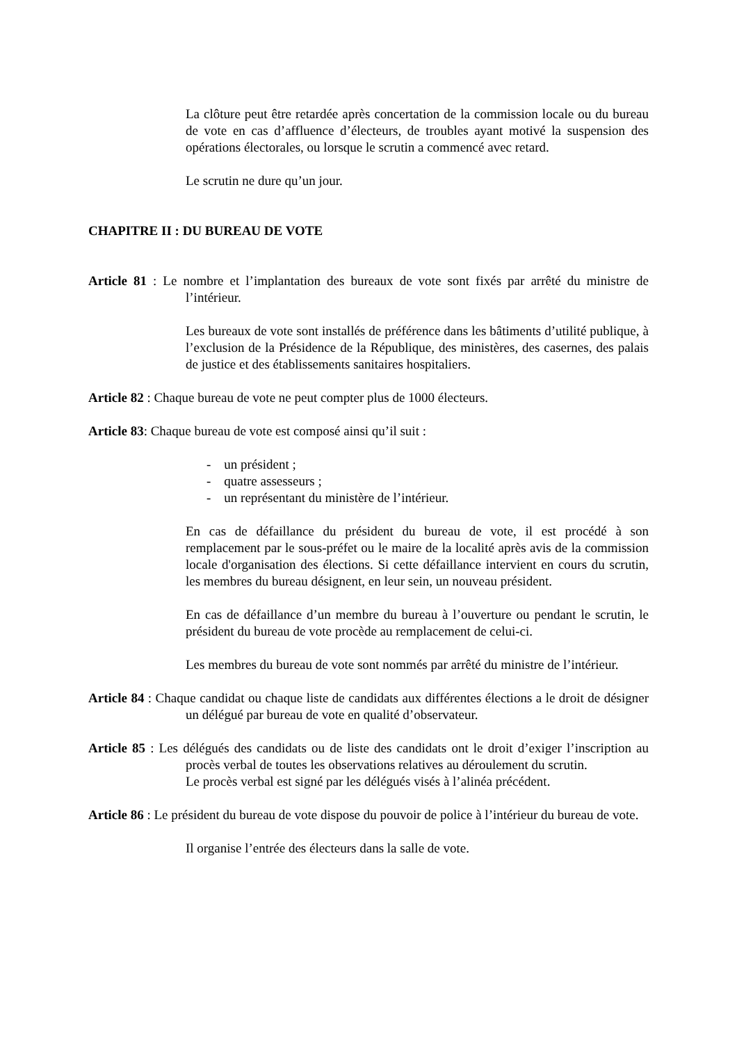La clôture peut être retardée après concertation de la commission locale ou du bureau de vote en cas d’affluence d’électeurs, de troubles ayant motivé la suspension des opérations électorales, ou lorsque le scrutin a commencé avec retard.
Le scrutin ne dure qu’un jour.
CHAPITRE II : DU BUREAU DE VOTE
Article 81 : Le nombre et l’implantation des bureaux de vote sont fixés par arrêté du ministre de l’intérieur.
Les bureaux de vote sont installés de préférence dans les bâtiments d’utilité publique, à l’exclusion de la Présidence de la République, des ministères, des casernes, des palais de justice et des établissements sanitaires hospitaliers.
Article 82 : Chaque bureau de vote ne peut compter plus de 1000 électeurs.
Article 83: Chaque bureau de vote est composé ainsi qu’il suit :
- un président ;
- quatre assesseurs ;
- un représentant du ministère de l’intérieur.
En cas de défaillance du président du bureau de vote, il est procédé à son remplacement par le sous-préfet ou le maire de la localité après avis de la commission locale d'organisation des élections. Si cette défaillance intervient en cours du scrutin, les membres du bureau désignent, en leur sein, un nouveau président.
En cas de défaillance d’un membre du bureau à l’ouverture ou pendant le scrutin, le président du bureau de vote procède au remplacement de celui-ci.
Les membres du bureau de vote sont nommés par arrêté du ministre de l’intérieur.
Article 84 : Chaque candidat ou chaque liste de candidats aux différentes élections a le droit de désigner un délégué par bureau de vote en qualité d’observateur.
Article 85 : Les délégués des candidats ou de liste des candidats ont le droit d’exiger l’inscription au procès verbal de toutes les observations relatives au déroulement du scrutin.
Le procès verbal est signé par les délégués visés à l’alinéa précédent.
Article 86 : Le président du bureau de vote dispose du pouvoir de police à l’intérieur du bureau de vote.
Il organise l’entrée des électeurs dans la salle de vote.